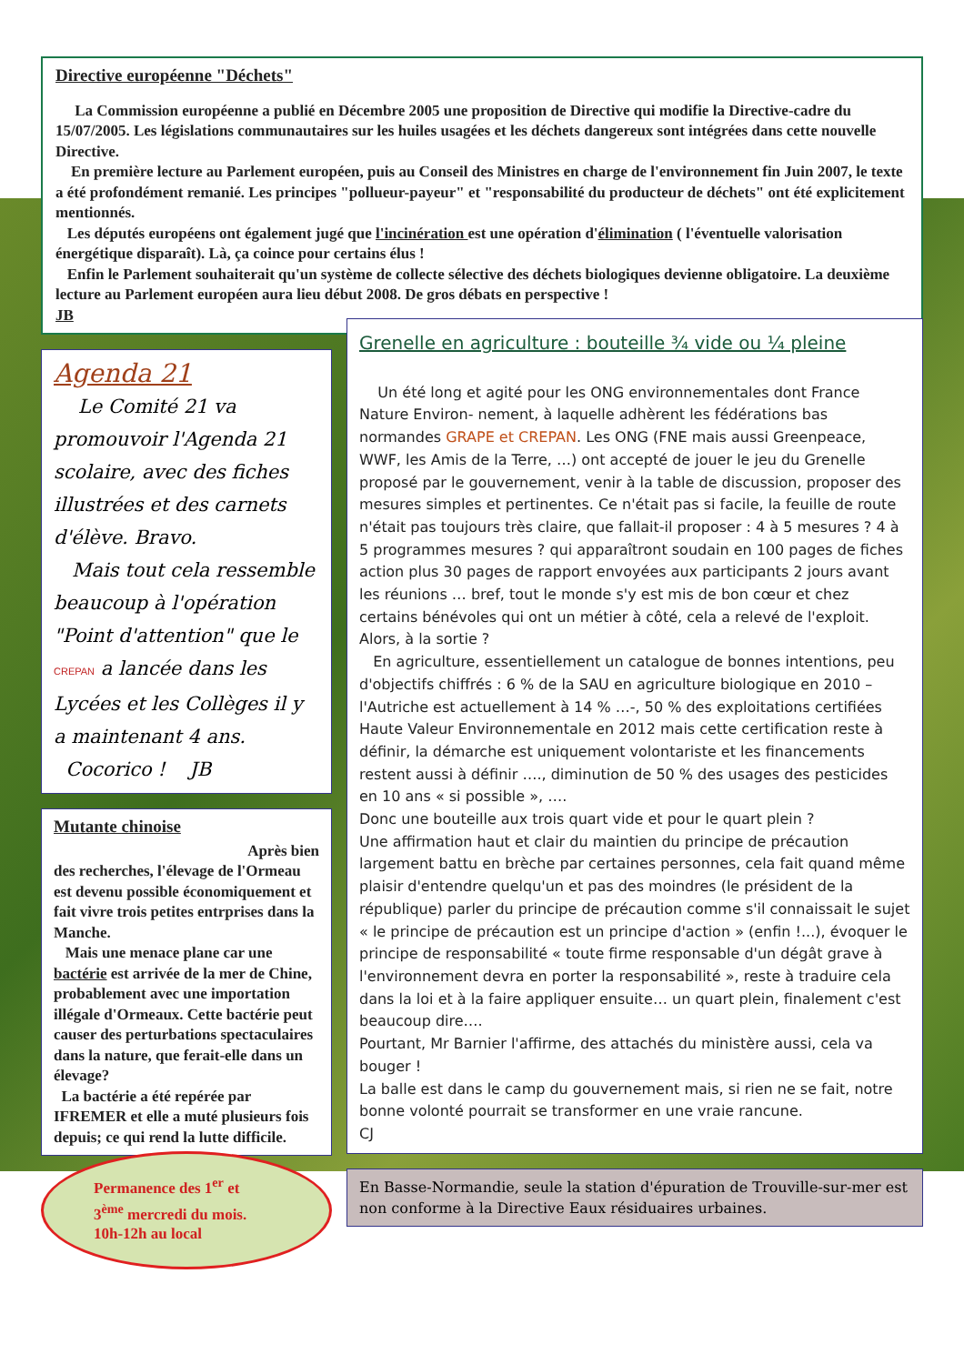Directive européenne "Déchets"
La Commission européenne a publié en Décembre 2005 une proposition de Directive qui modifie la Directive-cadre du 15/07/2005. Les législations communautaires sur les huiles usagées et les déchets dangereux sont intégrées dans cette nouvelle Directive.
En première lecture au Parlement européen, puis au Conseil des Ministres en charge de l'environnement fin Juin 2007, le texte a été profondément remanié. Les principes "pollueur-payeur" et "responsabilité du producteur de déchets" ont été explicitement mentionnés.
Les députés européens ont également jugé que l'incinération est une opération d'élimination ( l'éventuelle valorisation énergétique disparaît). Là, ça coince pour certains élus !
Enfin le Parlement souhaiterait qu'un système de collecte sélective des déchets biologiques devienne obligatoire. La deuxième lecture au Parlement européen aura lieu début 2008. De gros débats en perspective !
JB
Agenda 21
Le Comité 21 va promouvoir l'Agenda 21 scolaire, avec des fiches illustrées et des carnets d'élève. Bravo.
Mais tout cela ressemble beaucoup à l'opération "Point d'attention" que le CREPAN a lancée dans les Lycées et les Collèges il y a maintenant 4 ans. Cocorico ! JB
Mutante chinoise
Après bien
des recherches, l'élevage de l'Ormeau est devenu possible économiquement et fait vivre trois petites entrprises dans la Manche.
Mais une menace plane car une bactérie est arrivée de la mer de Chine, probablement avec une importation illégale d'Ormeaux. Cette bactérie peut causer des perturbations spectaculaires dans la nature, que ferait-elle dans un élevage?
La bactérie a été repérée par IFREMER et elle a muté plusieurs fois depuis; ce qui rend la lutte difficile.
Permanence des 1<sup>er</sup> et
3<sup>ème</sup> mercredi du mois.
10h-12h au local
Grenelle en agriculture : bouteille ¾ vide ou ¼ pleine
Un été long et agité pour les ONG environnementales dont France Nature Environ- nement, à laquelle adhèrent les fédérations bas normandes GRAPE et CREPAN. Les ONG (FNE mais aussi Greenpeace, WWF, les Amis de la Terre, …) ont accepté de jouer le jeu du Grenelle proposé par le gouvernement, venir à la table de discussion, proposer des mesures simples et pertinentes. Ce n'était pas si facile, la feuille de route n'était pas toujours très claire, que fallait-il proposer : 4 à 5 mesures ? 4 à 5 programmes mesures ? qui apparaîtront soudain en 100 pages de fiches action plus 30 pages de rapport envoyées aux participants 2 jours avant les réunions … bref, tout le monde s'y est mis de bon cœur et chez certains bénévoles qui ont un métier à côté, cela a relevé de l'exploit. Alors, à la sortie ?
En agriculture, essentiellement un catalogue de bonnes intentions, peu d'objectifs chiffrés : 6 % de la SAU en agriculture biologique en 2010 –l'Autriche est actuellement à 14 % …-, 50 % des exploitations certifiées Haute Valeur Environnementale en 2012 mais cette certification reste à définir, la démarche est uniquement volontariste et les financements restent aussi à définir …., diminution de 50 % des usages des pesticides en 10 ans « si possible », ….
Donc une bouteille aux trois quart vide et pour le quart plein ?
Une affirmation haut et clair du maintien du principe de précaution largement battu en brèche par certaines personnes, cela fait quand même plaisir d'entendre quelqu'un et pas des moindres (le président de la république) parler du principe de précaution comme s'il connaissait le sujet « le principe de précaution est un principe d'action » (enfin !...), évoquer le principe de responsabilité « toute firme responsable d'un dégât grave à l'environnement devra en porter la responsabilité », reste à traduire cela dans la loi et à la faire appliquer ensuite… un quart plein, finalement c'est beaucoup dire….
Pourtant, Mr Barnier l'affirme, des attachés du ministère aussi, cela va bouger !
La balle est dans le camp du gouvernement mais, si rien ne se fait, notre bonne volonté pourrait se transformer en une vraie rancune.
CJ
En Basse-Normandie, seule la station d'épuration de Trouville-sur-mer est non conforme à la Directive Eaux résiduaires urbaines.